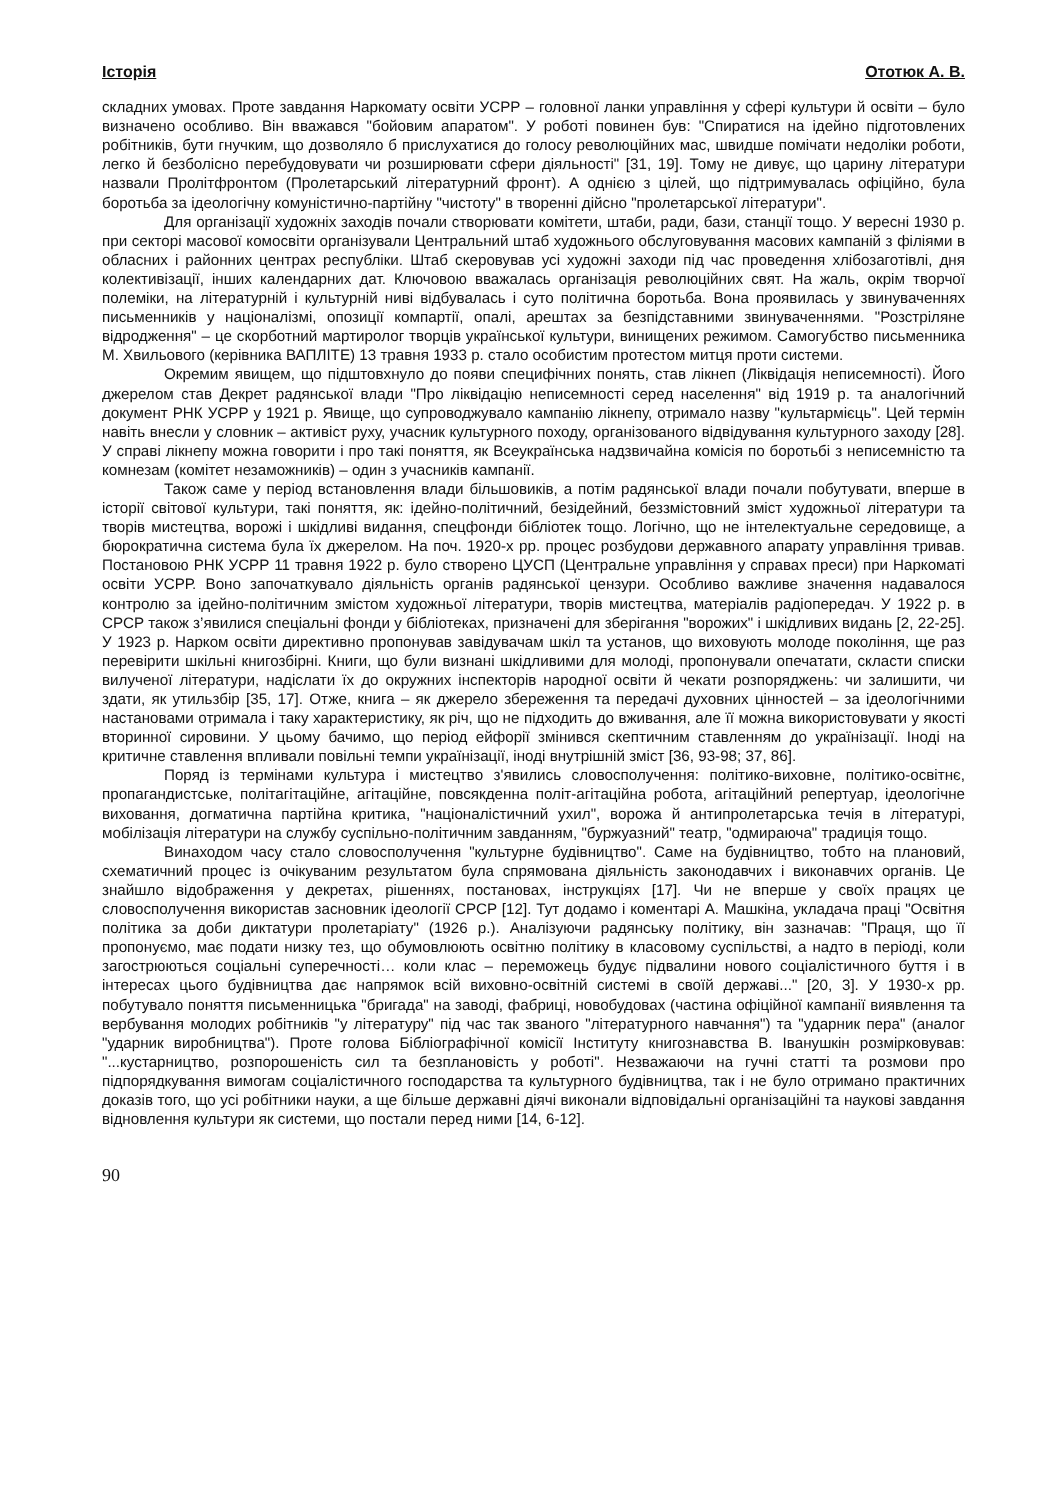Історія Ототюк А. В.
складних умовах. Проте завдання Наркомату освіти УСРР – головної ланки управління у сфері культури й освіти – було визначено особливо. Він вважався "бойовим апаратом". У роботі повинен був: "Спиратися на ідейно підготовлених робітників, бути гнучким, що дозволяло б прислухатися до голосу революційних мас, швидше помічати недоліки роботи, легко й безболісно перебудовувати чи розширювати сфери діяльності" [31, 19]. Тому не дивує, що царину літератури назвали Пролітфронтом (Пролетарський літературний фронт). А однією з цілей, що підтримувалась офіційно, була боротьба за ідеологічну комуністично-партійну "чистоту" в творенні дійсно "пролетарської літератури".
Для організації художніх заходів почали створювати комітети, штаби, ради, бази, станції тощо. У вересні 1930 р. при секторі масової комосвіти організували Центральний штаб художнього обслуговування масових кампаній з філіями в обласних і районних центрах республіки. Штаб скеровував усі художні заходи під час проведення хлібозаготівлі, дня колективізації, інших календарних дат. Ключовою вважалась організація революційних свят. На жаль, окрім творчої полеміки, на літературній і культурній ниві відбувалась і суто політична боротьба. Вона проявилась у звинуваченнях письменників у націоналізмі, опозиції компартії, опалі, арештах за безпідставними звинуваченнями. "Розстріляне відродження" – це скорботний мартиролог творців української культури, винищених режимом. Самогубство письменника М. Хвильового (керівника ВАПЛІТЕ) 13 травня 1933 р. стало особистим протестом митця проти системи.
Окремим явищем, що підштовхнуло до появи специфічних понять, став лікнеп (Ліквідація неписемності). Його джерелом став Декрет радянської влади "Про ліквідацію неписемності серед населення" від 1919 р. та аналогічний документ РНК УСРР у 1921 р. Явище, що супроводжувало кампанію лікнепу, отримало назву "культармієць". Цей термін навіть внесли у словник – активіст руху, учасник культурного походу, організованого відвідування культурного заходу [28]. У справі лікнепу можна говорити і про такі поняття, як Всеукраїнська надзвичайна комісія по боротьбі з неписемністю та комнезам (комітет незаможників) – один з учасників кампанії.
Також саме у період встановлення влади більшовиків, а потім радянської влади почали побутувати, вперше в історії світової культури, такі поняття, як: ідейно-політичний, безідейний, беззмістовний зміст художньої літератури та творів мистецтва, ворожі і шкідливі видання, спецфонди бібліотек тощо. Логічно, що не інтелектуальне середовище, а бюрократична система була їх джерелом. На поч. 1920-х рр. процес розбудови державного апарату управління тривав. Постановою РНК УСРР 11 травня 1922 р. було створено ЦУСП (Центральне управління у справах преси) при Наркоматі освіти УСРР. Воно започаткувало діяльність органів радянської цензури. Особливо важливе значення надавалося контролю за ідейно-політичним змістом художньої літератури, творів мистецтва, матеріалів радіопередач. У 1922 р. в СРСР також з’явилися спеціальні фонди у бібліотеках, призначені для зберігання "ворожих" і шкідливих видань [2, 22-25]. У 1923 р. Нарком освіти директивно пропонував завідувачам шкіл та установ, що виховують молоде покоління, ще раз перевірити шкільні книгозбірні. Книги, що були визнані шкідливими для молоді, пропонували опечатати, скласти списки вилученої літератури, надіслати їх до окружних інспекторів народної освіти й чекати розпоряджень: чи залишити, чи здати, як утильзбір [35, 17]. Отже, книга – як джерело збереження та передачі духовних цінностей – за ідеологічними настановами отримала і таку характеристику, як річ, що не підходить до вживання, але її можна використовувати у якості вторинної сировини. У цьому бачимо, що період ейфорії змінився скептичним ставленням до українізації. Іноді на критичне ставлення впливали повільні темпи українізації, іноді внутрішній зміст [36, 93-98; 37, 86].
Поряд із термінами культура і мистецтво з'явились словосполучення: політико-виховне, політико-освітнє, пропагандистське, політагітаційне, агітаційне, повсякденна політ-агітаційна робота, агітаційний репертуар, ідеологічне виховання, догматична партійна критика, "націоналістичний ухил", ворожа й антипролетарська течія в літературі, мобілізація літератури на службу суспільно-політичним завданням, "буржуазний" театр, "одмираюча" традиція тощо.
Винаходом часу стало словосполучення "культурне будівництво". Саме на будівництво, тобто на плановий, схематичний процес із очікуваним результатом була спрямована діяльність законодавчих і виконавчих органів. Це знайшло відображення у декретах, рішеннях, постановах, інструкціях [17]. Чи не вперше у своїх працях це словосполучення використав засновник ідеології СРСР [12]. Тут додамо і коментарі А. Машкіна, укладача праці "Освітня політика за доби диктатури пролетаріату" (1926 р.). Аналізуючи радянську політику, він зазначав: "Праця, що її пропонуємо, має подати низку тез, що обумовлюють освітню політику в класовому суспільстві, а надто в періоді, коли загострюються соціальні суперечності… коли клас – переможець будує підвалини нового соціалістичного буття і в інтересах цього будівництва дає напрямок всій виховно-освітній системі в своїй державі..." [20, 3]. У 1930-х рр. побутувало поняття письменницька "бригада" на заводі, фабриці, новобудовах (частина офіційної кампанії виявлення та вербування молодих робітників "у літературу" під час так званого "літературного навчання") та "ударник пера" (аналог "ударник виробництва"). Проте голова Бібліографічної комісії Інституту книгознавства В. Іванушкін розмірковував: "...кустарництво, розпорошеність сил та безплановість у роботі". Незважаючи на гучні статті та розмови про підпорядкування вимогам соціалістичного господарства та культурного будівництва, так і не було отримано практичних доказів того, що усі робітники науки, а ще більше державні діячі виконали відповідальні організаційні та наукові завдання відновлення культури як системи, що постали перед ними [14, 6-12].
90